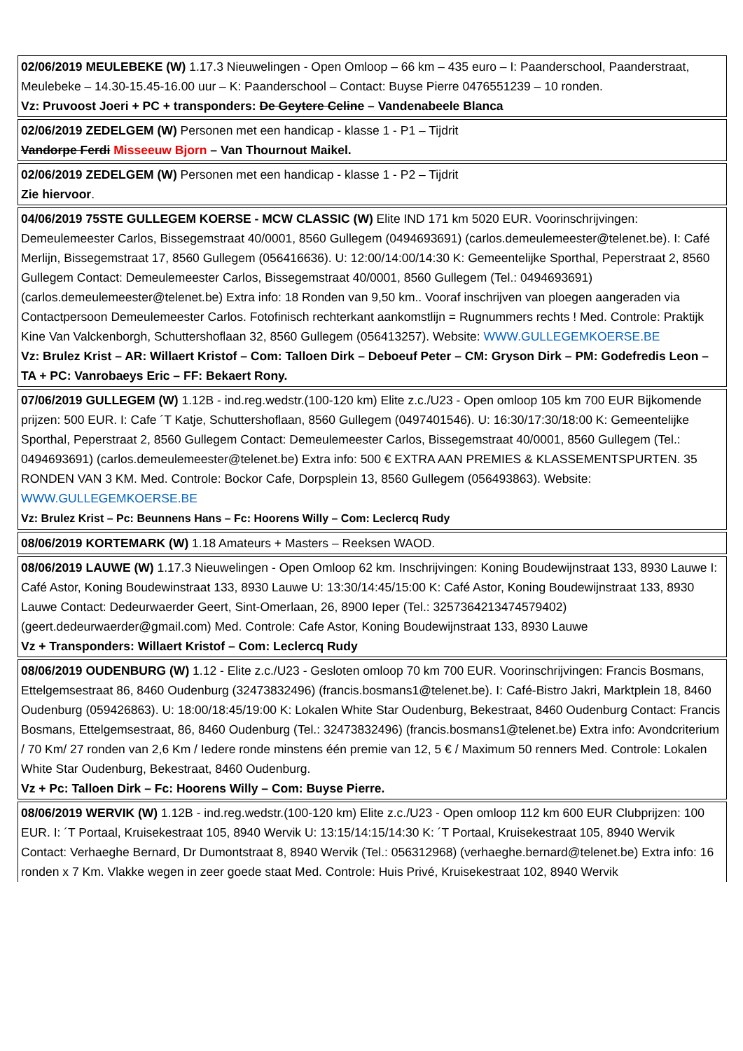| 02/06/2019 MEULEBEKE (W) 1.17.3 Nieuwelingen - Open Omloop – 66 km – 435 euro – I: Paanderschool, Paanderstraat, Meulebeke – 14.30-15.45-16.00 uur – K: Paanderschool – Contact: Buyse Pierre 0476551239 – 10 ronden. Vz: Pruvoost Joeri + PC + transponders: De Geytere Celine – Vandenabeele Blanca |
| 02/06/2019 ZEDELGEM (W) Personen met een handicap - klasse 1 - P1 – Tijdrit Vandorpe Ferdi Misseeuw Bjorn – Van Thournout Maikel. |
| 02/06/2019 ZEDELGEM (W) Personen met een handicap - klasse 1 - P2 – Tijdrit Zie hiervoor . |
| 04/06/2019 75STE GULLEGEM KOERSE - MCW CLASSIC (W) Elite IND 171 km 5020 EUR. Voorinschrijvingen: Demeulemeester Carlos, Bissegemstraat 40/0001, 8560 Gullegem (0494693691) (carlos.demeulemeester@telenet.be). I: Café Merlijn, Bissegemstraat 17, 8560 Gullegem (056416636). U: 12:00/14:00/14:30 K: Gemeentelijke Sporthal, Peperstraat 2, 8560 Gullegem Contact: Demeulemeester Carlos, Bissegemstraat 40/0001, 8560 Gullegem (Tel.: 0494693691) (carlos.demeulemeester@telenet.be) Extra info: 18 Ronden van 9,50 km.. Vooraf inschrijven van ploegen aangeraden via Contactpersoon Demeulemeester Carlos. Fotofinisch rechterkant aankomstlijn = Rugnummers rechts ! Med. Controle: Praktijk Kine Van Valckenborgh, Schuttershoflaan 32, 8560 Gullegem (056413257). Website: WWW.GULLEGEMKOERSE.BE Vz: Brulez Krist – AR: Willaert Kristof – Com: Talloen Dirk – Deboeuf Peter – CM: Gryson Dirk – PM: Godefredis Leon – TA + PC: Vanrobaeys Eric – FF: Bekaert Rony. |
| 07/06/2019 GULLEGEM (W) 1.12B - ind.reg.wedstr.(100-120 km) Elite z.c./U23 - Open omloop 105 km 700 EUR Bijkomende prijzen: 500 EUR. I: Cafe ´T Katje, Schuttershoflaan, 8560 Gullegem (0497401546). U: 16:30/17:30/18:00 K: Gemeentelijke Sporthal, Peperstraat 2, 8560 Gullegem Contact: Demeulemeester Carlos, Bissegemstraat 40/0001, 8560 Gullegem (Tel.: 0494693691) (carlos.demeulemeester@telenet.be) Extra info: 500 € EXTRA AAN PREMIES & KLASSEMENTSPURTEN. 35 RONDEN VAN 3 KM. Med. Controle: Bockor Cafe, Dorpsplein 13, 8560 Gullegem (056493863). Website: WWW.GULLEGEMKOERSE.BE Vz: Brulez Krist – Pc: Beunnens Hans – Fc: Hoorens Willy – Com: Leclercq Rudy |
| 08/06/2019 KORTEMARK (W) 1.18 Amateurs + Masters – Reeksen WAOD. |
| 08/06/2019 LAUWE (W) 1.17.3 Nieuwelingen - Open Omloop 62 km. Inschrijvingen: Koning Boudewijnstraat 133, 8930 Lauwe I: Café Astor, Koning Boudewinstraat 133, 8930 Lauwe U: 13:30/14:45/15:00 K: Café Astor, Koning Boudewijnstraat 133, 8930 Lauwe Contact: Dedeurwaerder Geert, Sint-Omerlaan, 26, 8900 Ieper (Tel.: 3257364213474579402) (geert.dedeurwaerder@gmail.com) Med. Controle: Cafe Astor, Koning Boudewijnstraat 133, 8930 Lauwe Vz + Transponders: Willaert Kristof – Com: Leclercq Rudy |
| 08/06/2019 OUDENBURG (W) 1.12 - Elite z.c./U23 - Gesloten omloop 70 km 700 EUR. Voorinschrijvingen: Francis Bosmans, Ettelgemsestraat 86, 8460 Oudenburg (32473832496) (francis.bosmans1@telenet.be). I: Café-Bistro Jakri, Marktplein 18, 8460 Oudenburg (059426863). U: 18:00/18:45/19:00 K: Lokalen White Star Oudenburg, Bekestraat, 8460 Oudenburg Contact: Francis Bosmans, Ettelgemsestraat, 86, 8460 Oudenburg (Tel.: 32473832496) (francis.bosmans1@telenet.be) Extra info: Avondcriterium / 70 Km/ 27 ronden van 2,6 Km / Iedere ronde minstens één premie van 12, 5 € / Maximum 50 renners Med. Controle: Lokalen White Star Oudenburg, Bekestraat, 8460 Oudenburg. Vz + Pc: Talloen Dirk – Fc: Hoorens Willy – Com: Buyse Pierre. |
| 08/06/2019 WERVIK (W) 1.12B - ind.reg.wedstr.(100-120 km) Elite z.c./U23 - Open omloop 112 km 600 EUR Clubprijzen: 100 EUR. I: ´T Portaal, Kruisekestraat 105, 8940 Wervik U: 13:15/14:15/14:30 K: ´T Portaal, Kruisekestraat 105, 8940 Wervik Contact: Verhaeghe Bernard, Dr Dumontstraat 8, 8940 Wervik (Tel.: 056312968) (verhaeghe.bernard@telenet.be) Extra info: 16 ronden x 7 Km. Vlakke wegen in zeer goede staat Med. Controle: Huis Privé, Kruisekestraat 102, 8940 Wervik |